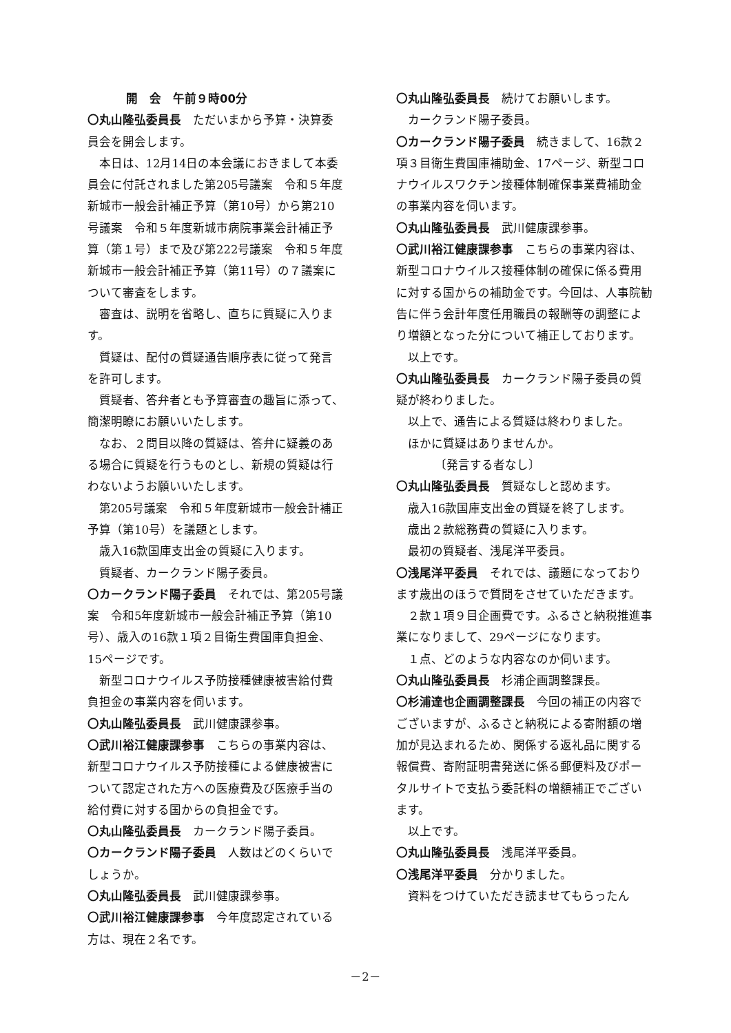開　会　午前９時00分
〇丸山隆弘委員長　ただいまから予算・決算委員会を開会します。
本日は、12月14日の本会議におきまして本委員会に付託されました第205号議案　令和５年度新城市一般会計補正予算（第10号）から第210号議案　令和５年度新城市病院事業会計補正予算（第１号）まで及び第222号議案　令和５年度新城市一般会計補正予算（第11号）の７議案について審査をします。
審査は、説明を省略し、直ちに質疑に入ります。
質疑は、配付の質疑通告順序表に従って発言を許可します。
質疑者、答弁者とも予算審査の趣旨に添って、簡潔明瞭にお願いいたします。
なお、２問目以降の質疑は、答弁に疑義のある場合に質疑を行うものとし、新規の質疑は行わないようお願いいたします。
第205号議案　令和５年度新城市一般会計補正予算（第10号）を議題とします。
歳入16款国庫支出金の質疑に入ります。
質疑者、カークランド陽子委員。
〇カークランド陽子委員　それでは、第205号議案　令和5年度新城市一般会計補正予算（第10号）、歳入の16款１項２目衛生費国庫負担金、15ページです。
新型コロナウイルス予防接種健康被害給付費負担金の事業内容を伺います。
〇丸山隆弘委員長　武川健康課参事。
〇武川裕江健康課参事　こちらの事業内容は、新型コロナウイルス予防接種による健康被害について認定された方への医療費及び医療手当の給付費に対する国からの負担金です。
〇丸山隆弘委員長　カークランド陽子委員。
〇カークランド陽子委員　人数はどのくらいでしょうか。
〇丸山隆弘委員長　武川健康課参事。
〇武川裕江健康課参事　今年度認定されている方は、現在２名です。
〇丸山隆弘委員長　続けてお願いします。
カークランド陽子委員。
〇カークランド陽子委員　続きまして、16款２項３目衛生費国庫補助金、17ページ、新型コロナウイルスワクチン接種体制確保事業費補助金の事業内容を伺います。
〇丸山隆弘委員長　武川健康課参事。
〇武川裕江健康課参事　こちらの事業内容は、新型コロナウイルス接種体制の確保に係る費用に対する国からの補助金です。今回は、人事院勧告に伴う会計年度任用職員の報酬等の調整により増額となった分について補正しております。
以上です。
〇丸山隆弘委員長　カークランド陽子委員の質疑が終わりました。
以上で、通告による質疑は終わりました。
ほかに質疑はありませんか。
〔発言する者なし〕
〇丸山隆弘委員長　質疑なしと認めます。
歳入16款国庫支出金の質疑を終了します。
歳出２款総務費の質疑に入ります。
最初の質疑者、浅尾洋平委員。
〇浅尾洋平委員　それでは、議題になっております歳出のほうで質問をさせていただきます。
２款１項９目企画費です。ふるさと納税推進事業になりまして、29ページになります。
１点、どのような内容なのか伺います。
〇丸山隆弘委員長　杉浦企画調整課長。
〇杉浦達也企画調整課長　今回の補正の内容でございますが、ふるさと納税による寄附額の増加が見込まれるため、関係する返礼品に関する報償費、寄附証明書発送に係る郵便料及びポータルサイトで支払う委託料の増額補正でございます。
以上です。
〇丸山隆弘委員長　浅尾洋平委員。
〇浅尾洋平委員　分かりました。
資料をつけていただき読ませてもらったん
－2－